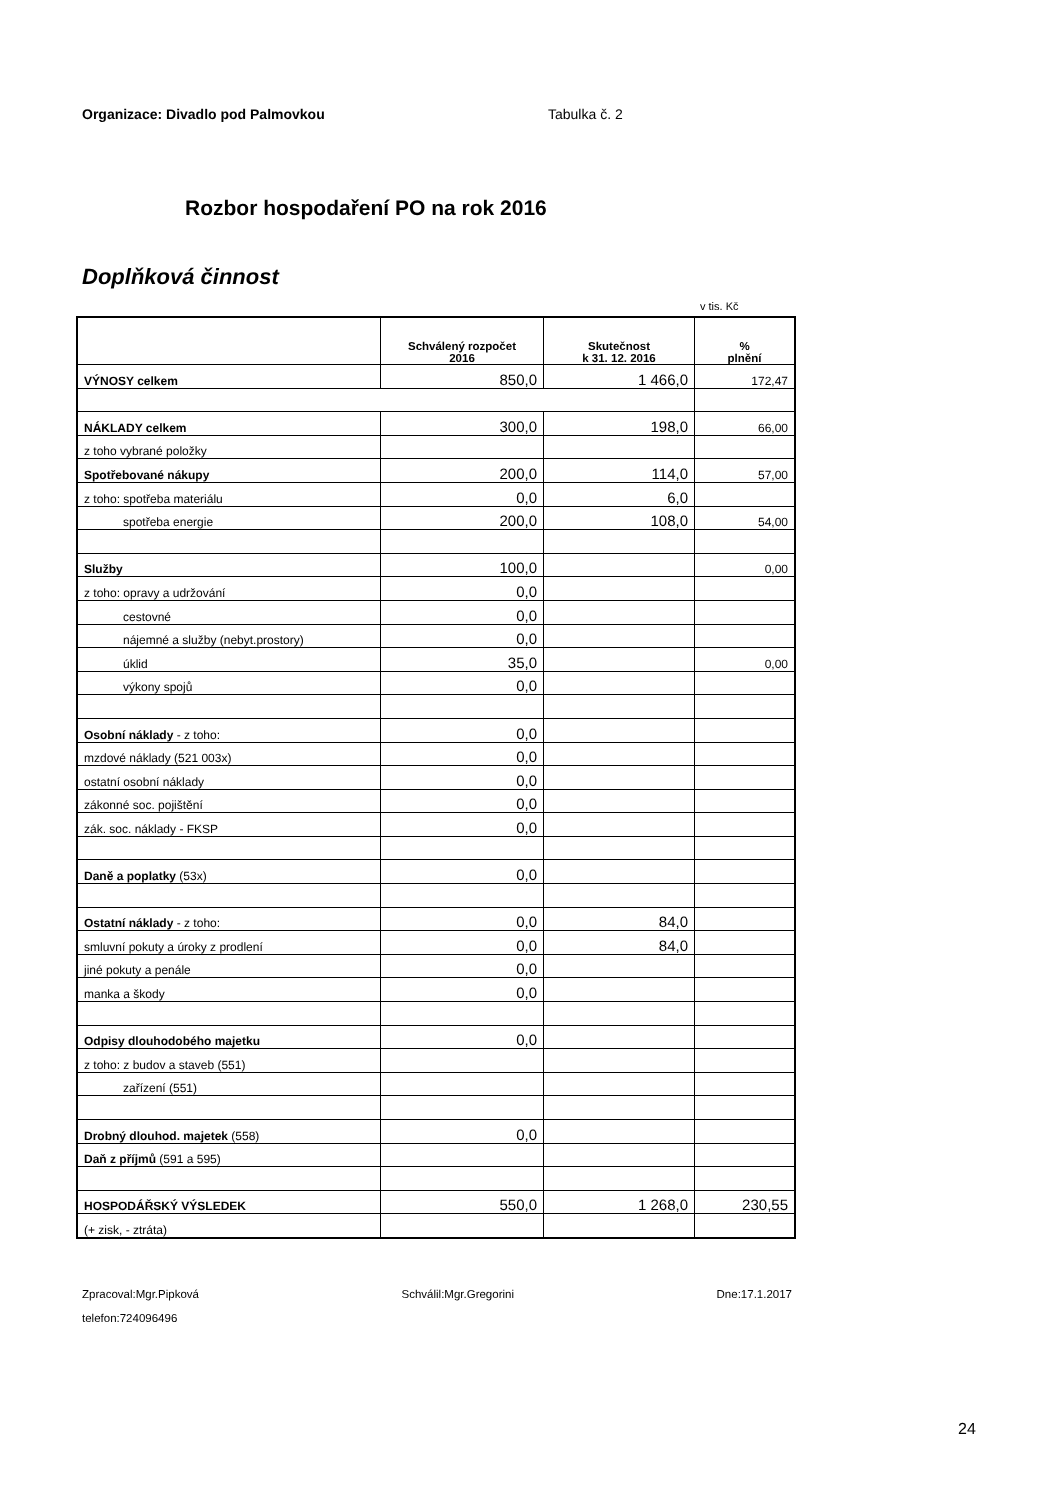Organizace: Divadlo pod Palmovkou Tabulka č. 2
Rozbor hospodaření PO na rok 2016
Doplňková činnost
v tis. Kč
| | Schválený rozpočet 2016 | Skutečnost k 31. 12. 2016 | % plnění |
| --- | --- | --- | --- |
| VÝNOSY celkem | 850,0 | 1 466,0 | 172,47 |
| NÁKLADY celkem | 300,0 | 198,0 | 66,00 |
| z toho vybrané položky | | | |
| Spotřebované nákupy | 200,0 | 114,0 | 57,00 |
| z toho: spotřeba materiálu | 0,0 | 6,0 | |
| spotřeba energie | 200,0 | 108,0 | 54,00 |
| Služby | 100,0 | | 0,00 |
| z toho: opravy a udržování | 0,0 | | |
| cestovné | 0,0 | | |
| nájemné a služby (nebyt.prostory) | 0,0 | | |
| úklid | 35,0 | | 0,00 |
| výkony spojů | 0,0 | | |
| Osobní náklady - z toho: | 0,0 | | |
| mzdové náklady (521 003x) | 0,0 | | |
| ostatní osobní náklady | 0,0 | | |
| zákonné soc. pojištění | 0,0 | | |
| zák. soc. náklady - FKSP | 0,0 | | |
| Daně a poplatky (53x) | 0,0 | | |
| Ostatní náklady - z toho: | 0,0 | 84,0 | |
| smluvní pokuty a úroky z prodlení | 0,0 | 84,0 | |
| jiné pokuty a penále | 0,0 | | |
| manka a škody | 0,0 | | |
| Odpisy dlouhodobého majetku | 0,0 | | |
| z toho: z budov a staveb (551) | | | |
| zařízení (551) | | | |
| Drobný dlouhod. majetek (558) | 0,0 | | |
| Daň z příjmů (591 a 595) | | | |
| HOSPODÁŘSKÝ VÝSLEDEK | 550,0 | 1 268,0 | 230,55 |
| (+ zisk, - ztráta) | | | |
Zpracoval:Mgr.Pipková Schválil:Mgr.Gregorini Dne:17.1.2017
telefon:724096496
24